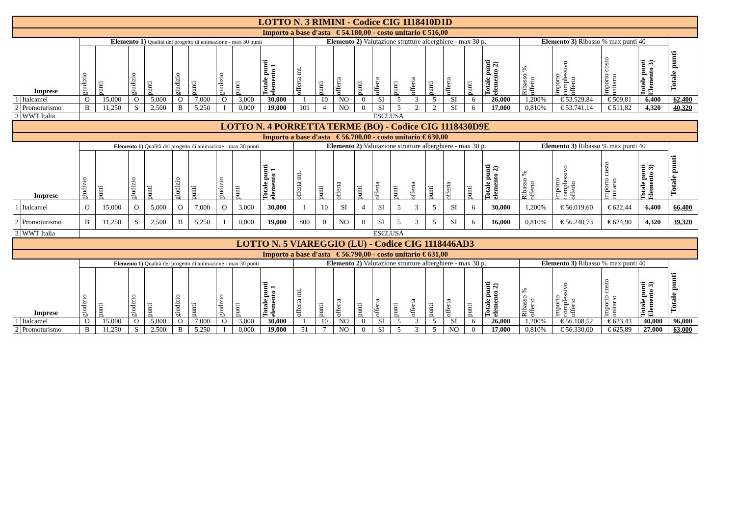| LOTTO N. 3 RIMINI - Codice CIG 1118410D1D | | | | | | | | | | | | | | | | | | | | | | | | | | |
| Importo a base d'asta € 54.180,00 - costo unitario € 516,00 | | | | | | | | | | | | | | | | | | | | | | | | | | |
| Imprese | | Elemento 1) Qualità del progetto di animazione - max 30 punti | | | | | | | | | Elemento 2) Valutazione strutture alberghiere - max 30 p. | | | | | | | | | | | Elemento 3) Ribasso % max punti 40 | | | | Totale punti |
| | | giudizio | punti | giudizio | punti | giudizio | punti | giudizio | punti | Totale punti elemento 1 | offerta mt. | punti | offerta | punti | offerta | punti | offerta | punti | offerta | punti | Totale punti elemento 2) | Ribasso % offerto | importo complessivo offerto | importo costo unitario | Totale punti Elemento 3) | |
| 1 | Italcamel | O | 15,000 | O | 5,000 | O | 7,000 | O | 3,000 | 30,000 | 1 | 10 | NO | 0 | SI | 5 | 3 | 5 | SI | 6 | 26,000 | 1,200% | € 53.529,84 | € 509,81 | 6,400 | 62,400 |
| 2 | Promoturismo | B | 11,250 | S | 2,500 | B | 5,250 | I | 0,000 | 19,000 | 101 | 4 | NO | 0 | SI | 5 | 2 | 2 | SI | 6 | 17,000 | 0,810% | € 53.741,14 | € 511,82 | 4,320 | 40,320 |
| 3 | WWT Italia | ESCLUSA | | | | | | | | | | | | | | | | | | | | | | | | |
| LOTTO N. 4 PORRETTA TERME (BO) - Codice CIG 1118430D9E | | | | | | | | | | | | | | | | | | | | | | | | | | |
| Importo a base d'asta € 56.700,00 - costo unitario € 630,00 | | | | | | | | | | | | | | | | | | | | | | | | | | |
| Imprese | | Elemento 1) Qualità del progetto di animazione - max 30 punti | | | | | | | | | Elemento 2) Valutazione strutture alberghiere - max 30 p. | | | | | | | | | | | Elemento 3) Ribasso % max punti 40 | | | | Totale punti |
| | | giudizio | punti | giudizio | punti | giudizio | punti | giudizio | punti | Totale punti elemento 1 | offerta mt. | punti | offerta | punti | offerta | punti | offerta | punti | offerta | punti | Totale punti elemento 2) | Ribasso % offerto | importo complessivo offerto | importo costo unitario | Totale punti Elemento 3) | |
| 1 | Italcamel | O | 15,000 | O | 5,000 | O | 7,000 | O | 3,000 | 30,000 | 1 | 10 | SI | 4 | SI | 5 | 3 | 5 | SI | 6 | 30,000 | 1,200% | € 56.019,60 | € 622,44 | 6,400 | 66,400 |
| 2 | Promoturismo | B | 11,250 | S | 2,500 | B | 5,250 | I | 0,000 | 19,000 | 800 | 0 | NO | 0 | SI | 5 | 3 | 5 | SI | 6 | 16,000 | 0,810% | € 56.240,73 | € 624,90 | 4,320 | 39,320 |
| 3 | WWT Italia | ESCLUSA | | | | | | | | | | | | | | | | | | | | | | | | |
| LOTTO N. 5 VIAREGGIO (LU) - Codice CIG 1118446AD3 | | | | | | | | | | | | | | | | | | | | | | | | | | |
| Importo a base d'asta € 56.790,00 - costo unitario € 631,00 | | | | | | | | | | | | | | | | | | | | | | | | | | |
| Imprese | | Elemento 1) Qualità del progetto di animazione - max 30 punti | | | | | | | | | Elemento 2) Valutazione strutture alberghiere - max 30 p. | | | | | | | | | | | Elemento 3) Ribasso % max punti 40 | | | | Totale punti |
| | | giudizio | punti | giudizio | punti | giudizio | punti | giudizio | punti | Totale punti elemento 1 | offerta mt. | punti | offerta | punti | offerta | punti | offerta | punti | offerta | punti | Totale punti elemento 2) | Ribasso % offerto | importo complessivo offerto | importo costo unitario | Totale punti Elemento 3) | |
| 1 | Italcamel | O | 15,000 | O | 5,000 | O | 7,000 | O | 3,000 | 30,000 | 1 | 10 | NO | 0 | SI | 5 | 3 | 5 | SI | 6 | 26,000 | 1,200% | € 56.108,52 | € 623,43 | 40,000 | 96,000 |
| 2 | Promoturismo | B | 11,250 | S | 2,500 | B | 5,250 | I | 0,000 | 19,000 | 51 | 7 | NO | 0 | SI | 5 | 3 | 5 | NO | 0 | 17,000 | 0,810% | € 56.330,00 | € 625,89 | 27,000 | 63,000 |